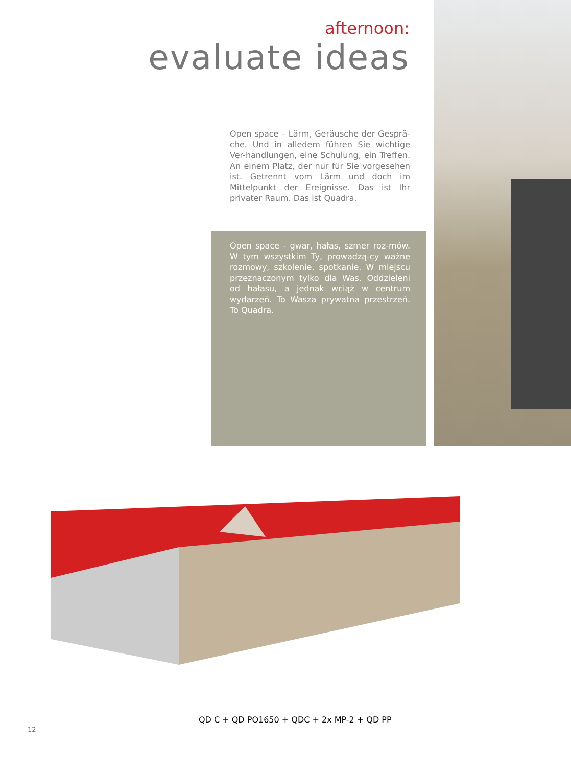afternoon:
evaluate ideas
Open space – Lärm, Geräusche der Gesprä-che. Und in alledem führen Sie wichtige Ver-handlungen, eine Schulung, ein Treffen. An einem Platz, der nur für Sie vorgesehen ist. Getrennt vom Lärm und doch im Mittelpunkt der Ereignisse. Das ist Ihr privater Raum. Das ist Quadra.
Open space - gwar, hałas, szmer roz-mów. W tym wszystkim Ty, prowadzą-cy ważne rozmowy, szkolenie, spotkanie. W miejscu przeznaczonym tylko dla Was. Oddzieleni od hałasu, a jednak wciąż w centrum wydarzeń. To Wasza prywatna przestrzeń. To Quadra.
QD C + QD PO1650 + QDC + 2x MP-2 + QD PP
12